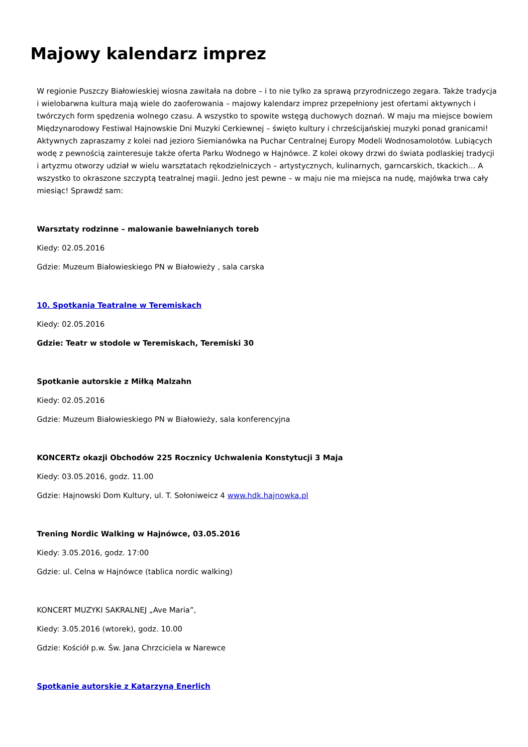Majowy kalendarz imprez
W regionie Puszczy Białowieskiej wiosna zawitała na dobre – i to nie tylko za sprawą przyrodniczego zegara. Także tradycja i wielobarwna kultura mają wiele do zaoferowania – majowy kalendarz imprez przepełniony jest ofertami aktywnych i twórczych form spędzenia wolnego czasu. A wszystko to spowite wstęgą duchowych doznań. W maju ma miejsce bowiem Międzynarodowy Festiwal Hajnowskie Dni Muzyki Cerkiewnej – święto kultury i chrześcijańskiej muzyki ponad granicami! Aktywnych zapraszamy z kolei nad jezioro Siemianówka na Puchar Centralnej Europy Modeli Wodnosamolotów. Lubiących wodę z pewnością zainteresuje także oferta Parku Wodnego w Hajnówce. Z kolei okowy drzwi do świata podlaskiej tradycji i artyzmu otworzy udział w wielu warsztatach rękodzielniczych – artystycznych, kulinarnych, garncarskich, tkackich… A wszystko to okraszone szczyptą teatralnej magii. Jedno jest pewne – w maju nie ma miejsca na nudę, majówka trwa cały miesiąc! Sprawdź sam:
Warsztaty rodzinne – malowanie bawełnianych toreb
Kiedy: 02.05.2016
Gdzie: Muzeum Białowieskiego PN w Białowieży , sala carska
10. Spotkania Teatralne w Teremiskach
Kiedy: 02.05.2016
Gdzie: Teatr w stodole w Teremiskach, Teremiski 30
Spotkanie autorskie z Miłką Malzahn
Kiedy: 02.05.2016
Gdzie: Muzeum Białowieskiego PN w Białowieży, sala konferencyjna
KONCERTz okazji Obchodów 225 Rocznicy Uchwalenia Konstytucji 3 Maja
Kiedy: 03.05.2016, godz. 11.00
Gdzie: Hajnowski Dom Kultury, ul. T. Sołoniweicz 4 www.hdk.hajnowka.pl
Trening Nordic Walking w Hajnówce, 03.05.2016
Kiedy: 3.05.2016, godz. 17:00
Gdzie: ul. Celna w Hajnówce (tablica nordic walking)
KONCERT MUZYKI SAKRALNEJ „Ave Maria”,
Kiedy: 3.05.2016 (wtorek), godz. 10.00
Gdzie: Kościół p.w. Św. Jana Chrzciciela w Narewce
Spotkanie autorskie z Katarzyną Enerlich